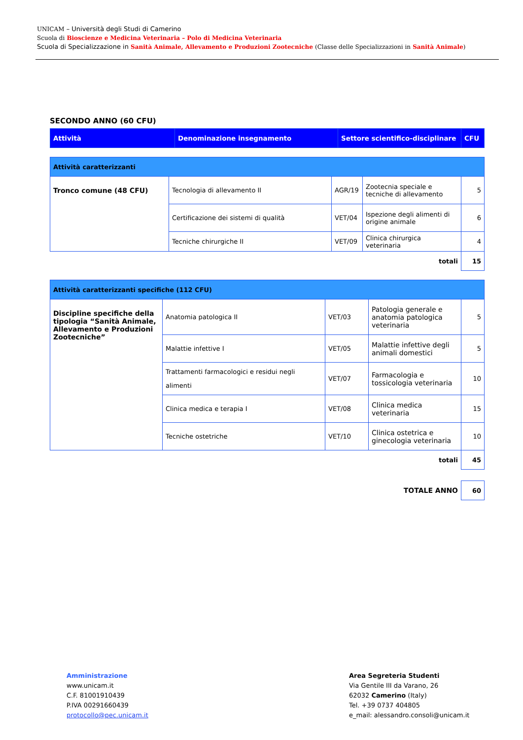UNICAM – Università degli Studi di Camerino
Scuola di Bioscienze e Medicina Veterinaria – Polo di Medicina Veterinaria
Scuola di Specializzazione in Sanità Animale, Allevamento e Produzioni Zootecniche (Classe delle Specializzazioni in Sanità Animale)
SECONDO ANNO (60 CFU)
| Attività | Denominazione insegnamento | Settore scientifico-disciplinare | CFU |
| --- | --- | --- | --- |
| Attività caratterizzanti | | | | |
| Tronco comune (48 CFU) | Tecnologia di allevamento II | AGR/19 | Zootecnia speciale e tecniche di allevamento | 5 |
| | Certificazione dei sistemi di qualità | VET/04 | Ispezione degli alimenti di origine animale | 6 |
| | Tecniche chirurgiche II | VET/09 | Clinica chirurgica veterinaria | 4 |
| totali | | | | 15 |
| Attività caratterizzanti specifiche (112 CFU) | | | | |
| Discipline specifiche della tipologia “Sanità Animale, Allevamento e Produzioni Zootecniche” | Anatomia patologica II | VET/03 | Patologia generale e anatomia patologica veterinaria | 5 |
| | Malattie infettive I | VET/05 | Malattie infettive degli animali domestici | 5 |
| | Trattamenti farmacologici e residui negli alimenti | VET/07 | Farmacologia e tossicologia veterinaria | 10 |
| | Clinica medica e terapia I | VET/08 | Clinica medica veterinaria | 15 |
| | Tecniche ostetriche | VET/10 | Clinica ostetrica e ginecologia veterinaria | 10 |
| totali | | | | 45 |
| TOTALE ANNO | | | | 60 |
Amministrazione
www.unicam.it
C.F. 81001910439
P.IVA 00291660439
protocollo@pec.unicam.it
Area Segreteria Studenti
Via Gentile III da Varano, 26
62032 Camerino (Italy)
Tel. +39 0737 404805
e_mail: alessandro.consoli@unicam.it